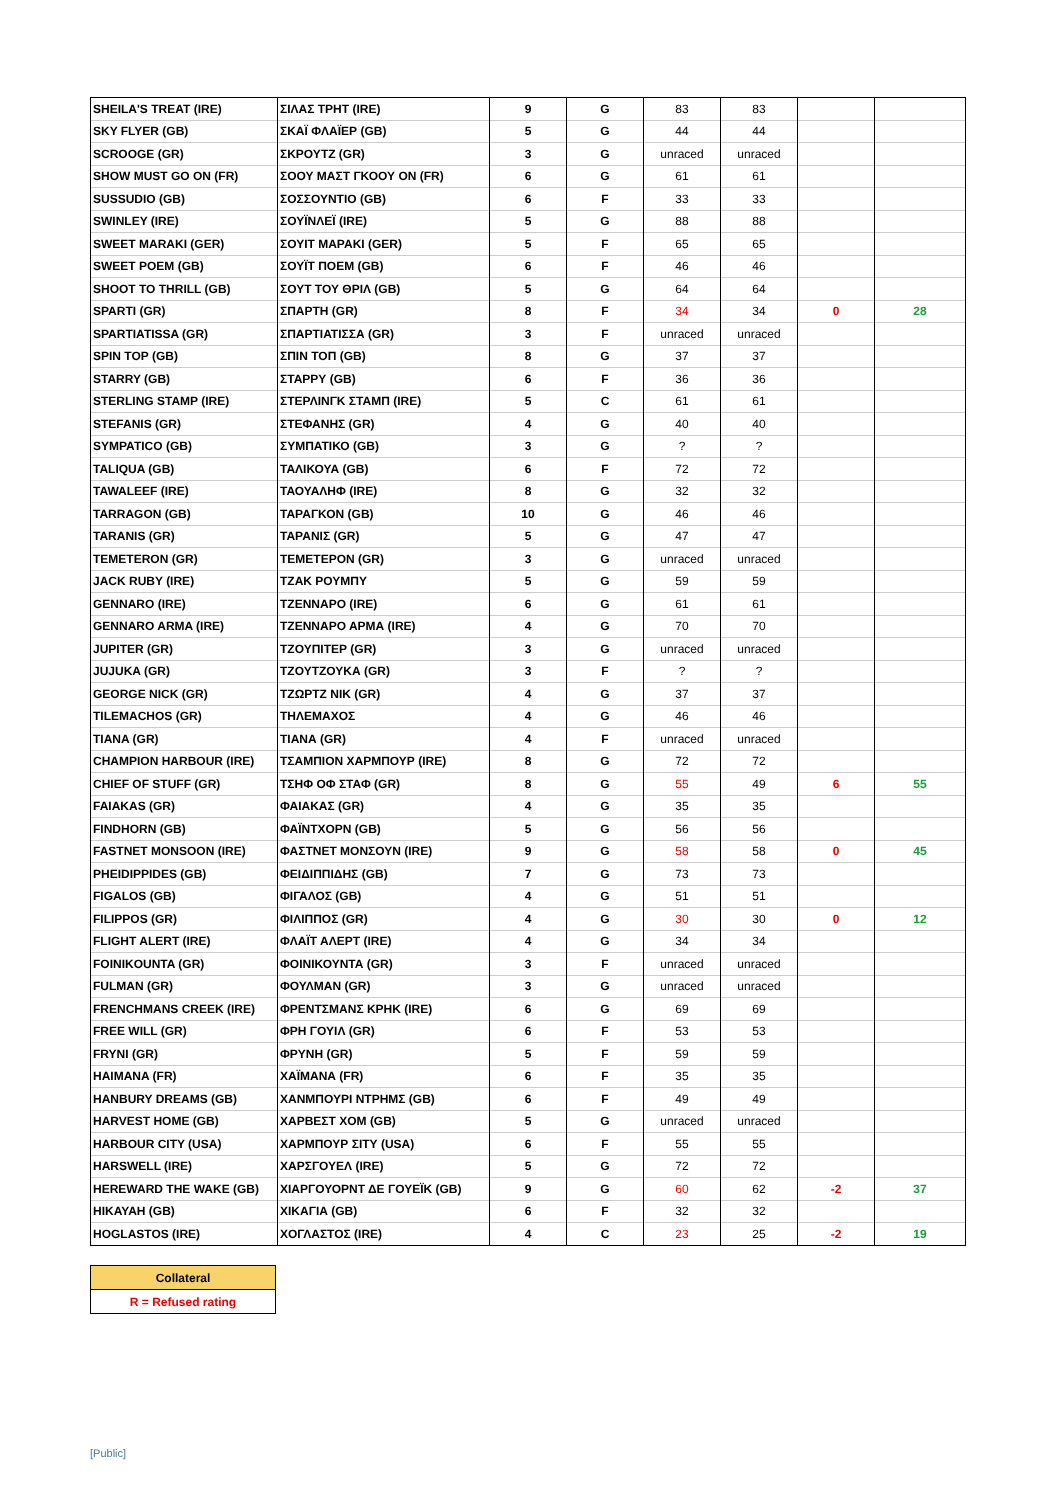| SHEILA'S TREAT (IRE) | ΣΙΛΑΣ ΤΡΗΤ (IRE) | 9 | G | 83 | 83 | | |
| SKY FLYER (GB) | ΣΚΑΪ ΦΛΑΪΕΡ (GB) | 5 | G | 44 | 44 | | |
| SCROOGE (GR) | ΣΚΡΟΥΤΖ (GR) | 3 | G | unraced | unraced | | |
| SHOW MUST GO ON (FR) | ΣΟΟΥ ΜΑΣΤ ΓΚΟΟΥ ΟΝ (FR) | 6 | G | 61 | 61 | | |
| SUSSUDIO (GB) | ΣΟΣΣΟΥΝΤΙΟ (GB) | 6 | F | 33 | 33 | | |
| SWINLEY (IRE) | ΣΟΥΪΝΛΕΪ (IRE) | 5 | G | 88 | 88 | | |
| SWEET MARAKI (GER) | ΣΟΥΙΤ ΜΑΡΑΚΙ (GER) | 5 | F | 65 | 65 | | |
| SWEET POEM (GB) | ΣΟΥΪΤ ΠΟΕΜ (GB) | 6 | F | 46 | 46 | | |
| SHOOT TO THRILL (GB) | ΣΟΥΤ ΤΟΥ ΘΡΙΛ (GB) | 5 | G | 64 | 64 | | |
| SPARTI (GR) | ΣΠΑΡΤΗ (GR) | 8 | F | 34 | 34 | 0 | 28 |
| SPARTIATISSA (GR) | ΣΠΑΡΤΙΑΤΙΣΣΑ (GR) | 3 | F | unraced | unraced | | |
| SPIN TOP (GB) | ΣΠΙΝ ΤΟΠ (GB) | 8 | G | 37 | 37 | | |
| STARRY (GB) | ΣΤΑΡΡΥ (GB) | 6 | F | 36 | 36 | | |
| STERLING STAMP (IRE) | ΣΤΕΡΛΙΝΓΚ ΣΤΑΜΠ (IRE) | 5 | C | 61 | 61 | | |
| STEFANIS (GR) | ΣΤΕΦΑΝΗΣ (GR) | 4 | G | 40 | 40 | | |
| SYMPATICO (GB) | ΣΥΜΠΑΤΙΚΟ (GB) | 3 | G | ? | ? | | |
| TALIQUA (GB) | ΤΑΛΙΚΟΥΑ (GB) | 6 | F | 72 | 72 | | |
| TAWALEEF (IRE) | ΤΑΟΥΑΛΗΦ (IRE) | 8 | G | 32 | 32 | | |
| TARRAGON (GB) | ΤΑΡΑΓΚΟΝ (GB) | 10 | G | 46 | 46 | | |
| TARANIS (GR) | ΤΑΡΑΝΙΣ (GR) | 5 | G | 47 | 47 | | |
| TEMETERON (GR) | ΤΕΜΕΤΕΡΟΝ (GR) | 3 | G | unraced | unraced | | |
| JACK RUBY (IRE) | ΤΖΑΚ ΡΟΥΜΠΥ | 5 | G | 59 | 59 | | |
| GENNARO (IRE) | ΤΖΕΝΝΑΡΟ (IRE) | 6 | G | 61 | 61 | | |
| GENNARO ARMA (IRE) | ΤΖΕΝΝΑΡΟ ΑΡΜΑ (IRE) | 4 | G | 70 | 70 | | |
| JUPITER (GR) | ΤΖΟΥΠΙΤΕΡ (GR) | 3 | G | unraced | unraced | | |
| JUJUKA (GR) | ΤΖΟΥΤΖΟΥΚΑ (GR) | 3 | F | ? | ? | | |
| GEORGE NICK (GR) | ΤΖΩΡΤΖ ΝΙΚ (GR) | 4 | G | 37 | 37 | | |
| TILEMACHOS (GR) | ΤΗΛΕΜΑΧΟΣ | 4 | G | 46 | 46 | | |
| TIANA (GR) | ΤΙΑΝΑ (GR) | 4 | F | unraced | unraced | | |
| CHAMPION HARBOUR (IRE) | ΤΣΑΜΠΙΟΝ ΧΑΡΜΠΟΥΡ (IRE) | 8 | G | 72 | 72 | | |
| CHIEF OF STUFF (GR) | ΤΣΗΦ ΟΦ ΣΤΑΦ (GR) | 8 | G | 55 | 49 | 6 | 55 |
| FAIAKAS (GR) | ΦΑΙΑΚΑΣ (GR) | 4 | G | 35 | 35 | | |
| FINDHORN (GB) | ΦΑΪΝΤΧΟΡΝ (GB) | 5 | G | 56 | 56 | | |
| FASTNET MONSOON (IRE) | ΦΑΣΤΝΕΤ ΜΟΝΣΟΥΝ (IRE) | 9 | G | 58 | 58 | 0 | 45 |
| PHEIDIPPIDES (GB) | ΦΕΙΔΙΠΠΙΔΗΣ (GB) | 7 | G | 73 | 73 | | |
| FIGALOS (GB) | ΦΙΓΑΛΟΣ (GB) | 4 | G | 51 | 51 | | |
| FILIPPOS (GR) | ΦΙΛΙΠΠΟΣ (GR) | 4 | G | 30 | 30 | 0 | 12 |
| FLIGHT ALERT (IRE) | ΦΛΑΪΤ ΑΛΕΡΤ (IRE) | 4 | G | 34 | 34 | | |
| FOINIKOUNTA (GR) | ΦΟΙΝΙΚΟΥΝΤΑ (GR) | 3 | F | unraced | unraced | | |
| FULMAN (GR) | ΦΟΥΛΜΑΝ (GR) | 3 | G | unraced | unraced | | |
| FRENCHMANS CREEK (IRE) | ΦΡΕΝΤΣΜΑΝΣ ΚΡΗΚ (IRE) | 6 | G | 69 | 69 | | |
| FREE WILL (GR) | ΦΡΗ ΓΟΥΙΛ (GR) | 6 | F | 53 | 53 | | |
| FRYNI (GR) | ΦΡΥΝΗ (GR) | 5 | F | 59 | 59 | | |
| HAIMANA (FR) | ΧΑΪΜΑΝΑ (FR) | 6 | F | 35 | 35 | | |
| HANBURY DREAMS (GB) | ΧΑΝΜΠΟΥΡΙ ΝΤΡΗΜΣ (GB) | 6 | F | 49 | 49 | | |
| HARVEST HOME (GB) | ΧΑΡΒΕΣΤ ΧΟΜ (GB) | 5 | G | unraced | unraced | | |
| HARBOUR CITY (USA) | ΧΑΡΜΠΟΥΡ ΣΙΤΥ (USA) | 6 | F | 55 | 55 | | |
| HARSWELL (IRE) | ΧΑΡΣΓΟΥΕΛ (IRE) | 5 | G | 72 | 72 | | |
| HEREWARD THE WAKE (GB) | ΧΙΑΡΓΟΥΟΡΝΤ ΔΕ ΓΟΥΕΪΚ (GB) | 9 | G | 60 | 62 | -2 | 37 |
| HIKAYAH (GB) | ΧΙΚΑΓΙΑ (GB) | 6 | F | 32 | 32 | | |
| HOGLASTOS (IRE) | ΧΟΓΛΑΣΤΟΣ (IRE) | 4 | C | 23 | 25 | -2 | 19 |
| Collateral |
| R = Refused rating |
[Public]